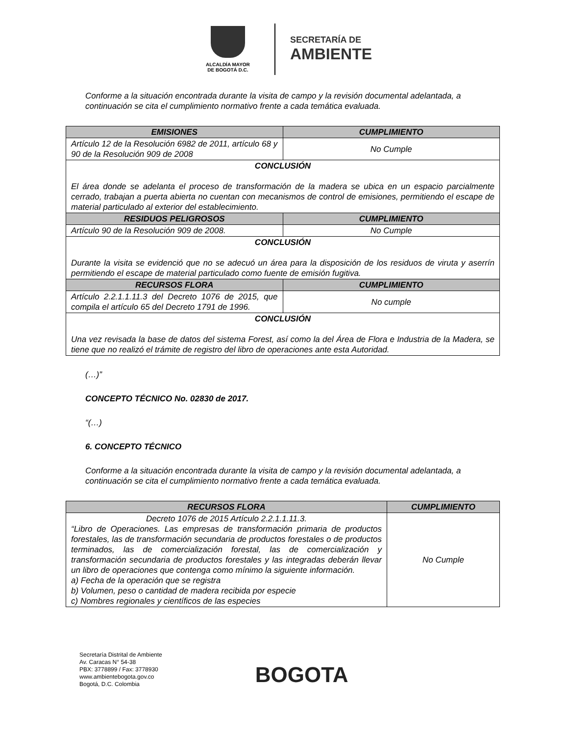ALCALDÍA MAYOR
DE BOGOTÁ D.C.
SECRETARÍA DE
AMBIENTE
Conforme a la situación encontrada durante la visita de campo y la revisión documental adelantada, a continuación se cita el cumplimiento normativo frente a cada temática evaluada.
| EMISIONES | CUMPLIMIENTO |
| --- | --- |
| Artículo 12 de la Resolución 6982 de 2011, artículo 68 y 90 de la Resolución 909 de 2008 | No Cumple |
| CONCLUSIÓN El área donde se adelanta el proceso de transformación de la madera se ubica en un espacio parcialmente cerrado, trabajan a puerta abierta no cuentan con mecanismos de control de emisiones, permitiendo el escape de material particulado al exterior del establecimiento. | |
| RESIDUOS PELIGROSOS | CUMPLIMIENTO |
| Artículo 90 de la Resolución 909 de 2008. | No Cumple |
| CONCLUSIÓN Durante la visita se evidenció que no se adecuó un área para la disposición de los residuos de viruta y aserrín permitiendo el escape de material particulado como fuente de emisión fugitiva. | |
| RECURSOS FLORA | CUMPLIMIENTO |
| Artículo 2.2.1.1.11.3 del Decreto 1076 de 2015, que compila el artículo 65 del Decreto 1791 de 1996. | No cumple |
| CONCLUSIÓN Una vez revisada la base de datos del sistema Forest, así como la del Área de Flora e Industria de la Madera, se tiene que no realizó el trámite de registro del libro de operaciones ante esta Autoridad. | |
(…)”
CONCEPTO TÉCNICO No. 02830 de 2017.
“(…)
6. CONCEPTO TÉCNICO
Conforme a la situación encontrada durante la visita de campo y la revisión documental adelantada, a continuación se cita el cumplimiento normativo frente a cada temática evaluada.
| RECURSOS FLORA | CUMPLIMIENTO |
| --- | --- |
| Decreto 1076 de 2015 Artículo 2.2.1.1.11.3. “Libro de Operaciones. Las empresas de transformación primaria de productos forestales, las de transformación secundaria de productos forestales o de productos terminados, las de comercialización forestal, las de comercialización y transformación secundaria de productos forestales y las integradas deberán llevar un libro de operaciones que contenga como mínimo la siguiente información. a) Fecha de la operación que se registra b) Volumen, peso o cantidad de madera recibida por especie c) Nombres regionales y científicos de las especies | No Cumple |
Secretaría Distrital de Ambiente
Av. Caracas N° 54-38
PBX: 3778899 / Fax: 3778930
www.ambientebogota.gov.co
Bogotá, D.C. Colombia
BOGOTA